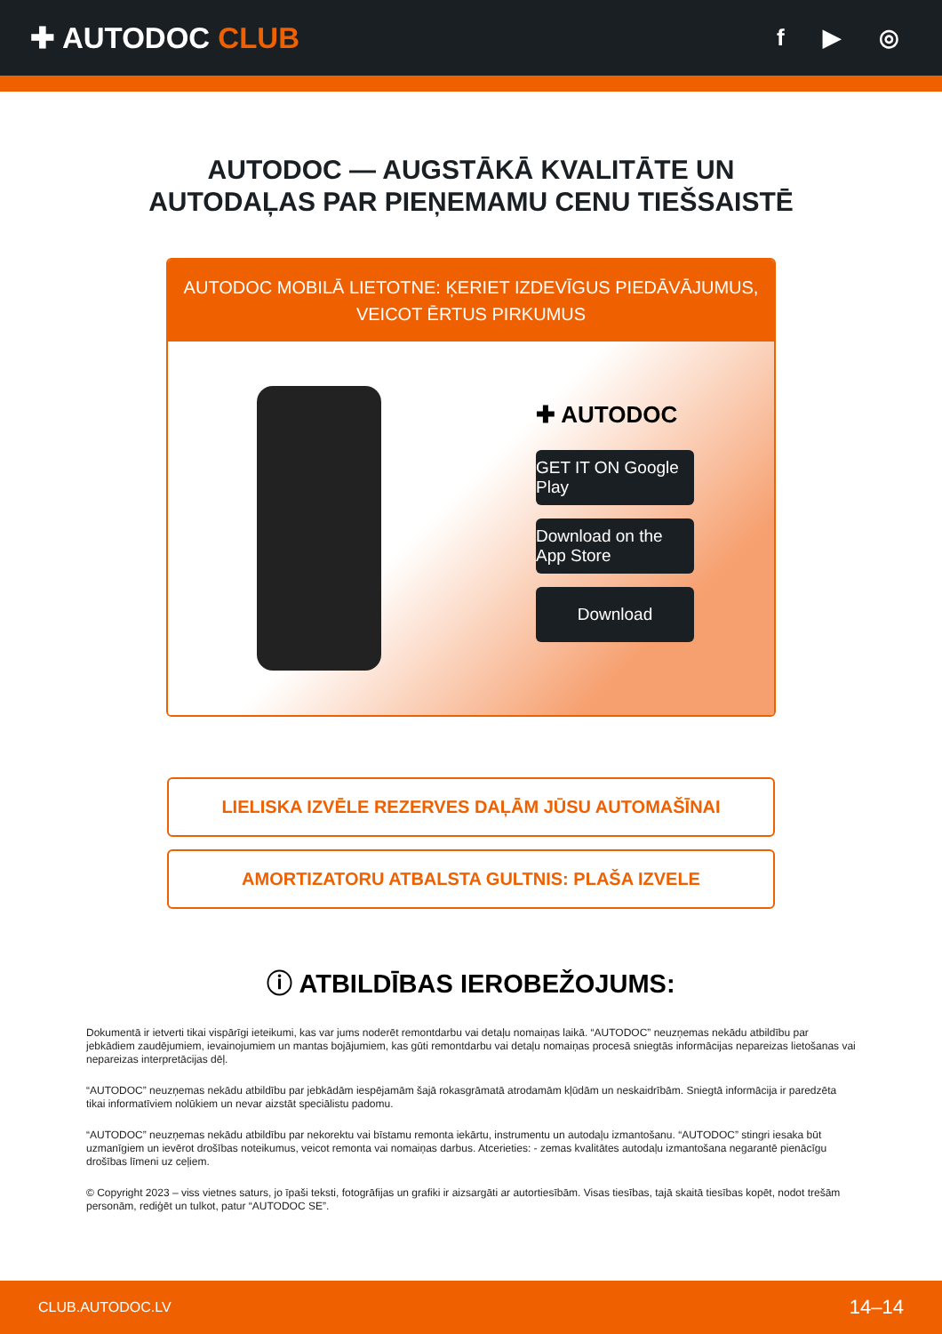✚ AUTODOC CLUB
f ▶ ◎
AUTODOC — AUGSTĀKĀ KVALITĀTE UN
AUTODAĻAS PAR PIEŅEMAMU CENU TIEŠSAISTĒ
AUTODOC MOBILĀ LIETOTNE: ĶERIET IZDEVĪGUS PIEDĀVĀJUMUS,
VEICOT ĒRTUS PIRKUMUS
✚ AUTODOC
GET IT ON Google Play
Download on the App Store
Download
LIELISKA IZVĒLE REZERVES DAĻĀM JŪSU AUTOMAŠĪNAI
AMORTIZATORU ATBALSTA GULTNIS: PLAŠA IZVELE
ⓘ ATBILDĪBAS IEROBEŽOJUMS:
Dokumentā ir ietverti tikai vispārīgi ieteikumi, kas var jums noderēt remontdarbu vai detaļu nomaiņas laikā. “AUTODOC” neuzņemas nekādu atbildību par jebkādiem zaudējumiem, ievainojumiem un mantas bojājumiem, kas gūti remontdarbu vai detaļu nomaiņas procesā sniegtās informācijas nepareizas lietošanas vai nepareizas interpretācijas dēļ.
“AUTODOC” neuzņemas nekādu atbildību par jebkādām iespējamām šajā rokasgrāmatā atrodamām kļūdām un neskaidrībām. Sniegtā informācija ir paredzēta tikai informatīviem nolūkiem un nevar aizstāt speciālistu padomu.
“AUTODOC” neuzņemas nekādu atbildību par nekorektu vai bīstamu remonta iekārtu, instrumentu un autodaļu izmantošanu. “AUTODOC” stingri iesaka būt uzmanīgiem un ievērot drošības noteikumus, veicot remonta vai nomaiņas darbus. Atcerieties: - zemas kvalitātes autodaļu izmantošana negarantē pienācīgu drošības līmeni uz ceļiem.
© Copyright 2023 – viss vietnes saturs, jo īpaši teksti, fotogrāfijas un grafiki ir aizsargāti ar autortiesībām. Visas tiesības, tajā skaitā tiesības kopēt, nodot trešām personām, rediģēt un tulkot, patur “AUTODOC SE”.
CLUB.AUTODOC.LV 14–14